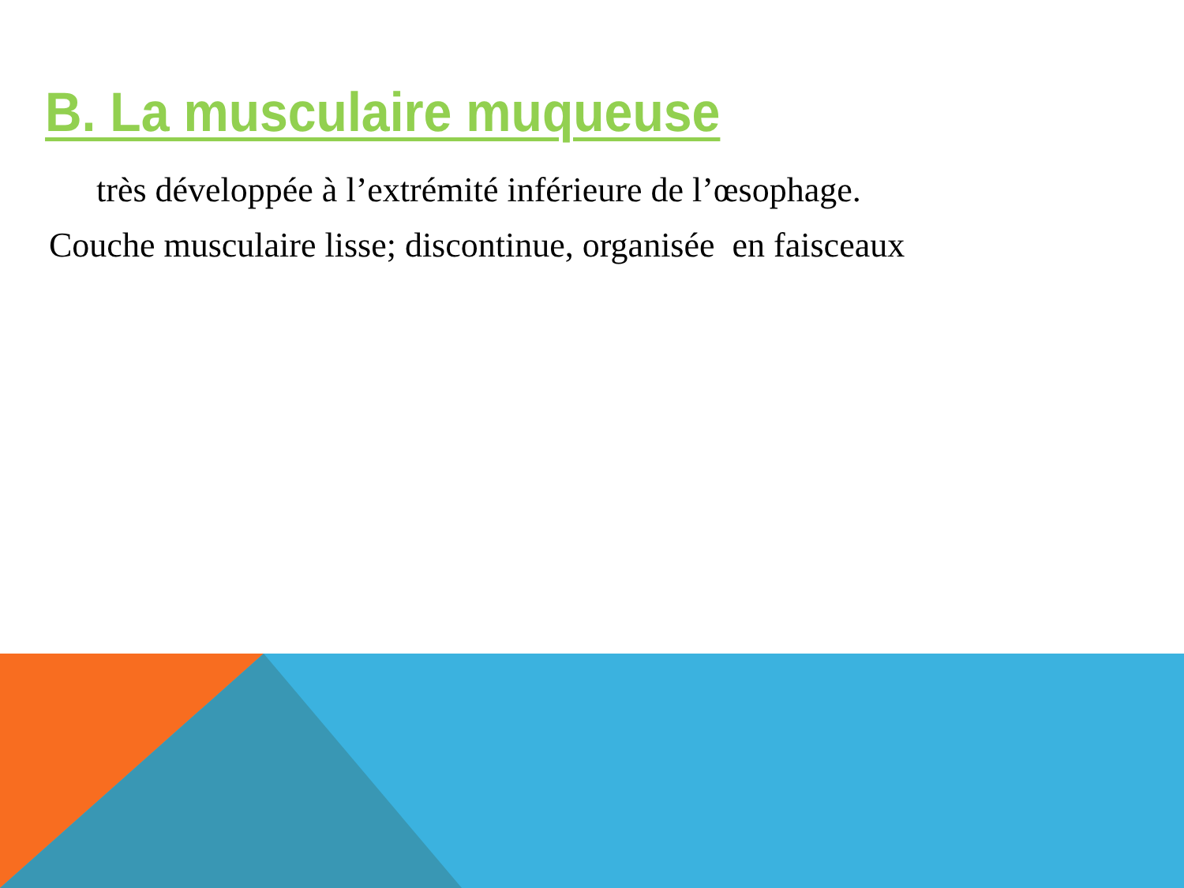B. La musculaire muqueuse
très développée à l’extrémité inférieure de l’œsophage.
Couche musculaire lisse; discontinue, organisée en faisceaux